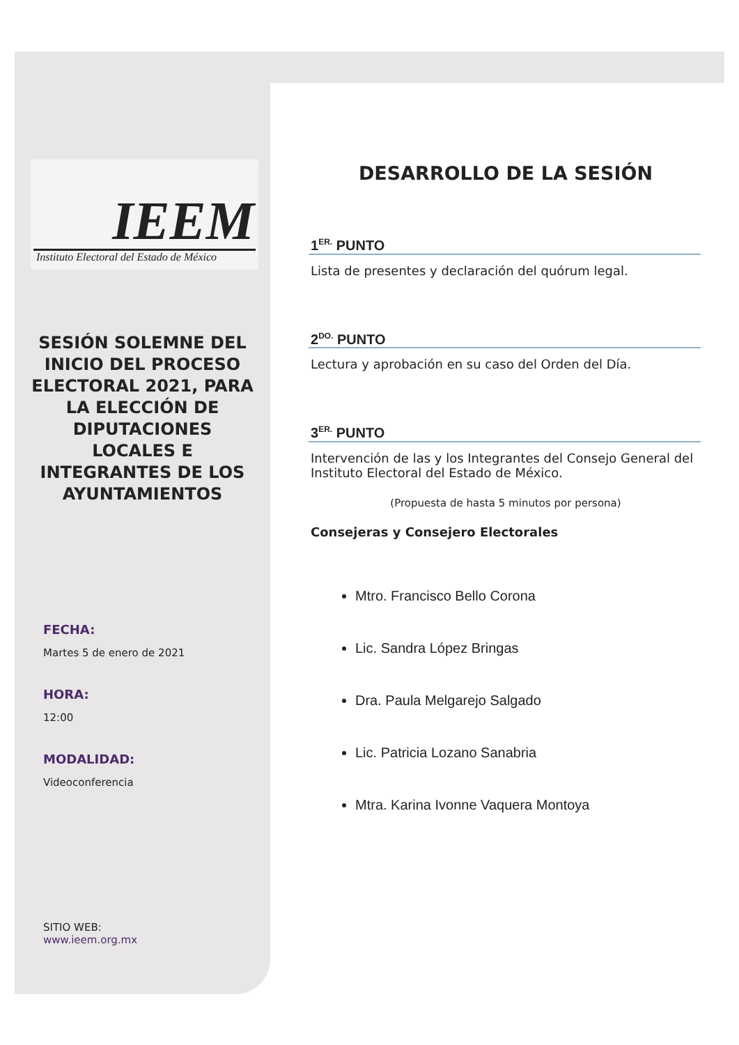IEEM
Instituto Electoral del Estado de México
SESIÓN SOLEMNE DEL INICIO DEL PROCESO ELECTORAL 2021, PARA LA ELECCIÓN DE DIPUTACIONES LOCALES E INTEGRANTES DE LOS AYUNTAMIENTOS
FECHA:
Martes 5 de enero de 2021
HORA:
12:00
MODALIDAD:
Videoconferencia
SITIO WEB:
www.ieem.org.mx
DESARROLLO DE LA SESIÓN
1<sup>ER.</sup> PUNTO
Lista de presentes y declaración del quórum legal.
2<sup>DO.</sup> PUNTO
Lectura y aprobación en su caso del Orden del Día.
3<sup>ER.</sup> PUNTO
Intervención de las y los Integrantes del Consejo General del Instituto Electoral del Estado de México.
(Propuesta de hasta 5 minutos por persona)
Consejeras y Consejero Electorales
Mtro. Francisco Bello Corona
Lic. Sandra López Bringas
Dra. Paula Melgarejo Salgado
Lic. Patricia Lozano Sanabria
Mtra. Karina Ivonne Vaquera Montoya